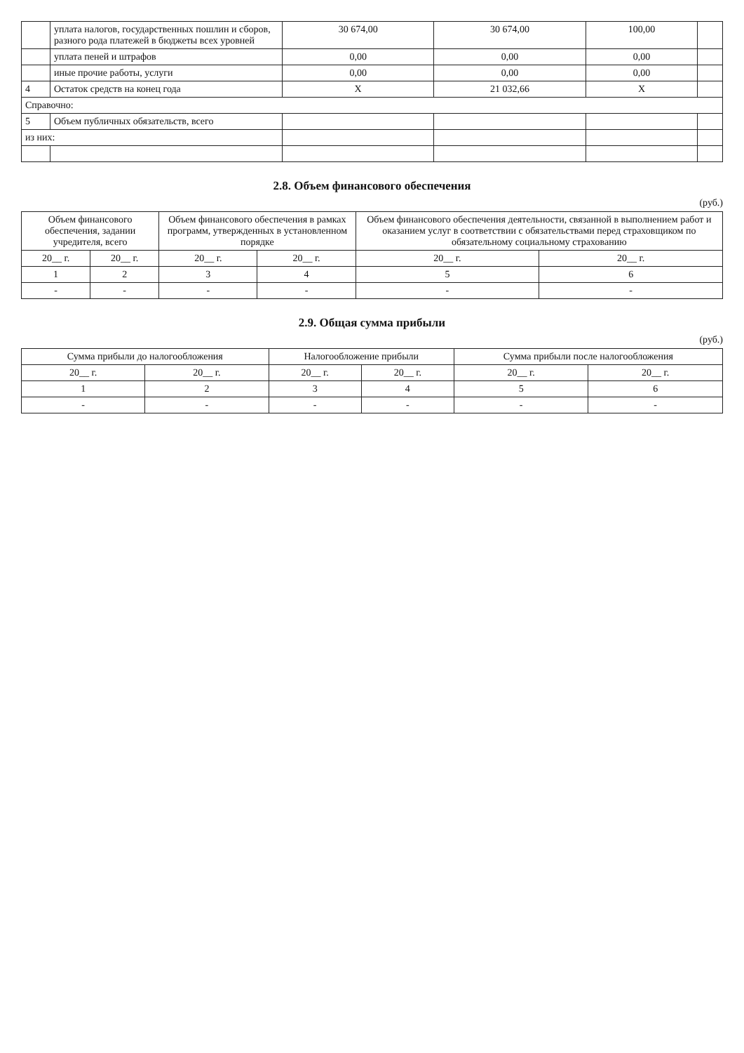| | уплата налогов, государственных пошлин и сборов, разного рода платежей в бюджеты всех уровней | 30 674,00 | 30 674,00 | 100,00 | |
| | уплата пеней и штрафов | 0,00 | 0,00 | 0,00 | |
| | иные прочие работы, услуги | 0,00 | 0,00 | 0,00 | |
| 4 | Остаток средств на конец года | X | 21 032,66 | X | |
| Справочно: | | | | | |
| 5 | Объем публичных обязательств, всего | | | | |
| из них: | | | | | |
2.8. Объем финансового обеспечения
(руб.)
| Объем финансового обеспечения, задании учредителя, всего | | Объем финансового обеспечения в рамках программ, утвержденных в установленном порядке | | Объем финансового обеспечения деятельности, связанной в выполнением работ и оказанием услуг в соответствии с обязательствами перед страховщиком по обязательному социальному страхованию | |
| --- | --- | --- | --- | --- | --- |
| 20__ г. | 20__ г. | 20__ г. | 20__ г. | 20__ г. | 20__ г. |
| 1 | 2 | 3 | 4 | 5 | 6 |
| - | - | - | - | - | - |
2.9. Общая сумма прибыли
(руб.)
| Сумма прибыли до налогообложения | | Налогообложение прибыли | | Сумма прибыли после налогообложения | |
| --- | --- | --- | --- | --- | --- |
| 20__ г. | 20__ г. | 20__ г. | 20__ г. | 20__ г. | 20__ г. |
| 1 | 2 | 3 | 4 | 5 | 6 |
| - | - | - | - | - | - |